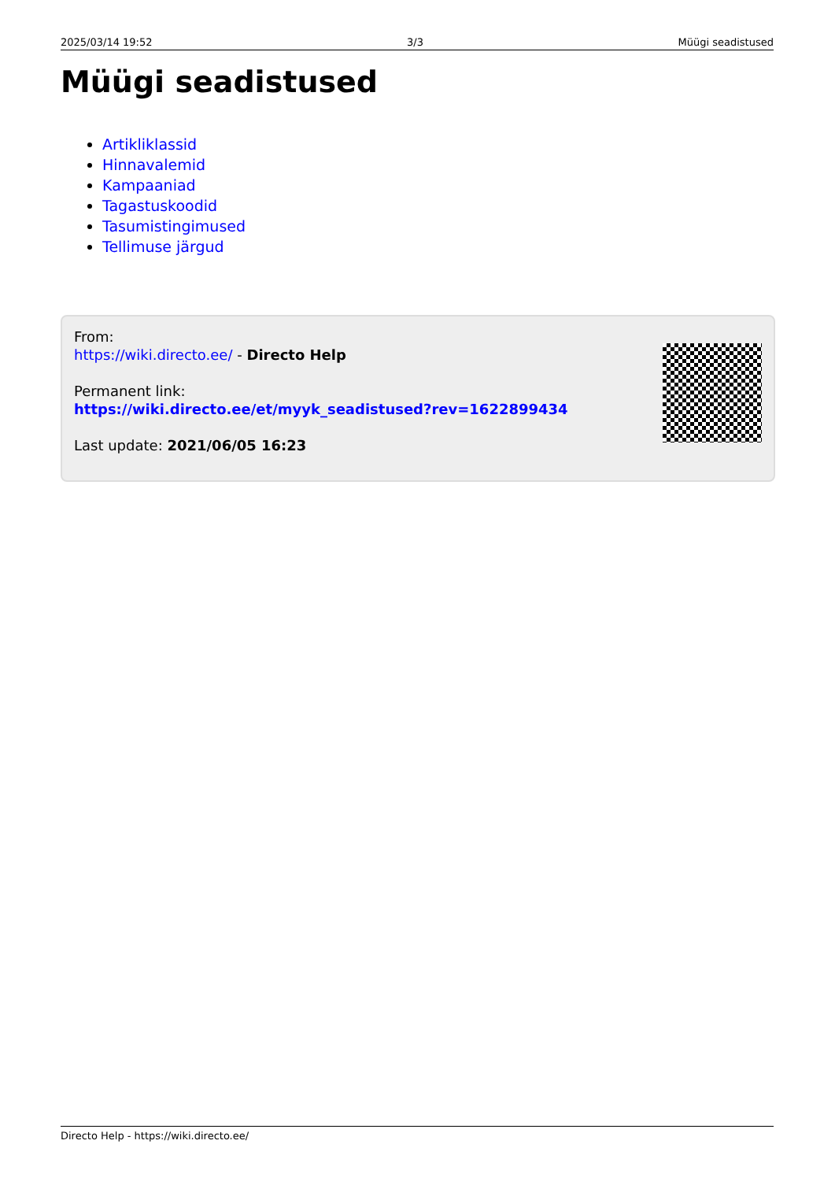2025/03/14 19:52 3/3 Müügi seadistused
Müügi seadistused
Artikliklassid
Hinnavalemid
Kampaaniad
Tagastuskoodid
Tasumistingimused
Tellimuse järgud
From:
https://wiki.directo.ee/ - Directo Help
Permanent link:
https://wiki.directo.ee/et/myyk_seadistused?rev=1622899434
Last update: 2021/06/05 16:23
Directo Help - https://wiki.directo.ee/